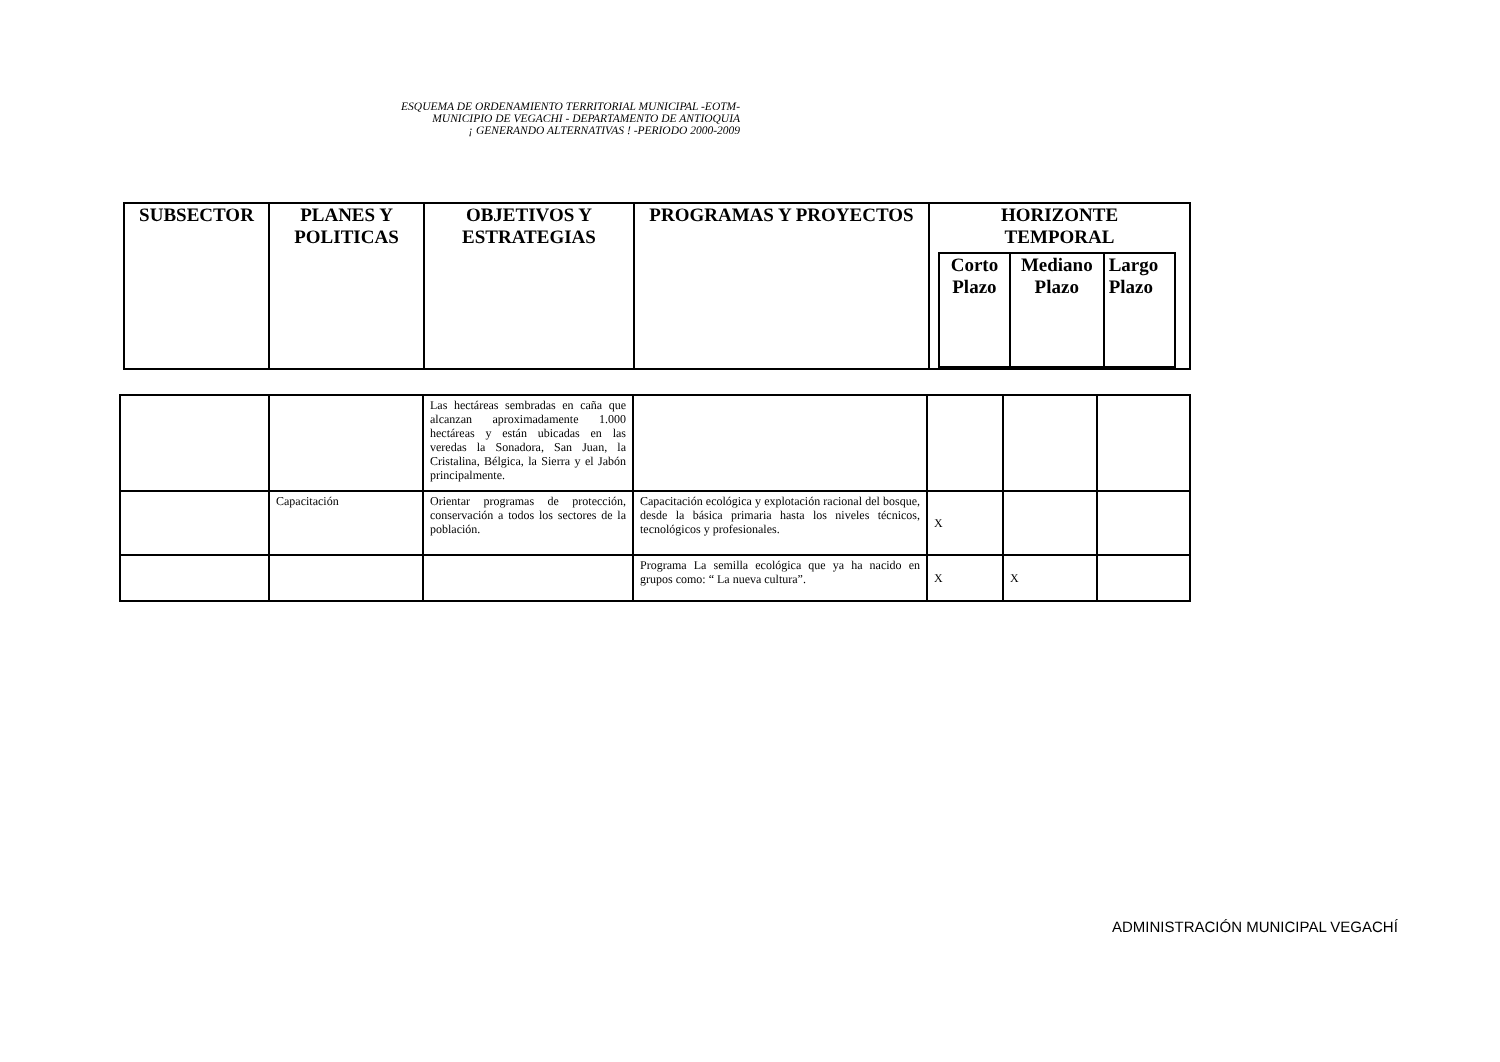ESQUEMA DE ORDENAMIENTO TERRITORIAL MUNICIPAL -EOTM-
MUNICIPIO DE VEGACHI - DEPARTAMENTO DE ANTIOQUIA
¡ GENERANDO ALTERNATIVAS ! -PERIODO 2000-2009
| SUBSECTOR | PLANES Y POLITICAS | OBJETIVOS Y ESTRATEGIAS | PROGRAMAS Y PROYECTOS | HORIZONTE TEMPORAL / Corto Plazo / Mediano Plazo / Largo Plazo / / --- / --- / --- / |
| --- | --- | --- | --- | --- |
| | | Las hectáreas sembradas en caña que alcanzan aproximadamente 1.000 hectáreas y están ubicadas en las veredas la Sonadora, San Juan, la Cristalina, Bélgica, la Sierra y el Jabón principalmente. | | | | |
| | Capacitación | Orientar programas de protección, conservación a todos los sectores de la población. | Capacitación ecológica y explotación racional del bosque, desde la básica primaria hasta los niveles técnicos, tecnológicos y profesionales. | X | | |
| | | | Programa La semilla ecológica que ya ha nacido en grupos como: “ La nueva cultura”. | X | X | |
ADMINISTRACIÓN MUNICIPAL VEGACHÍ